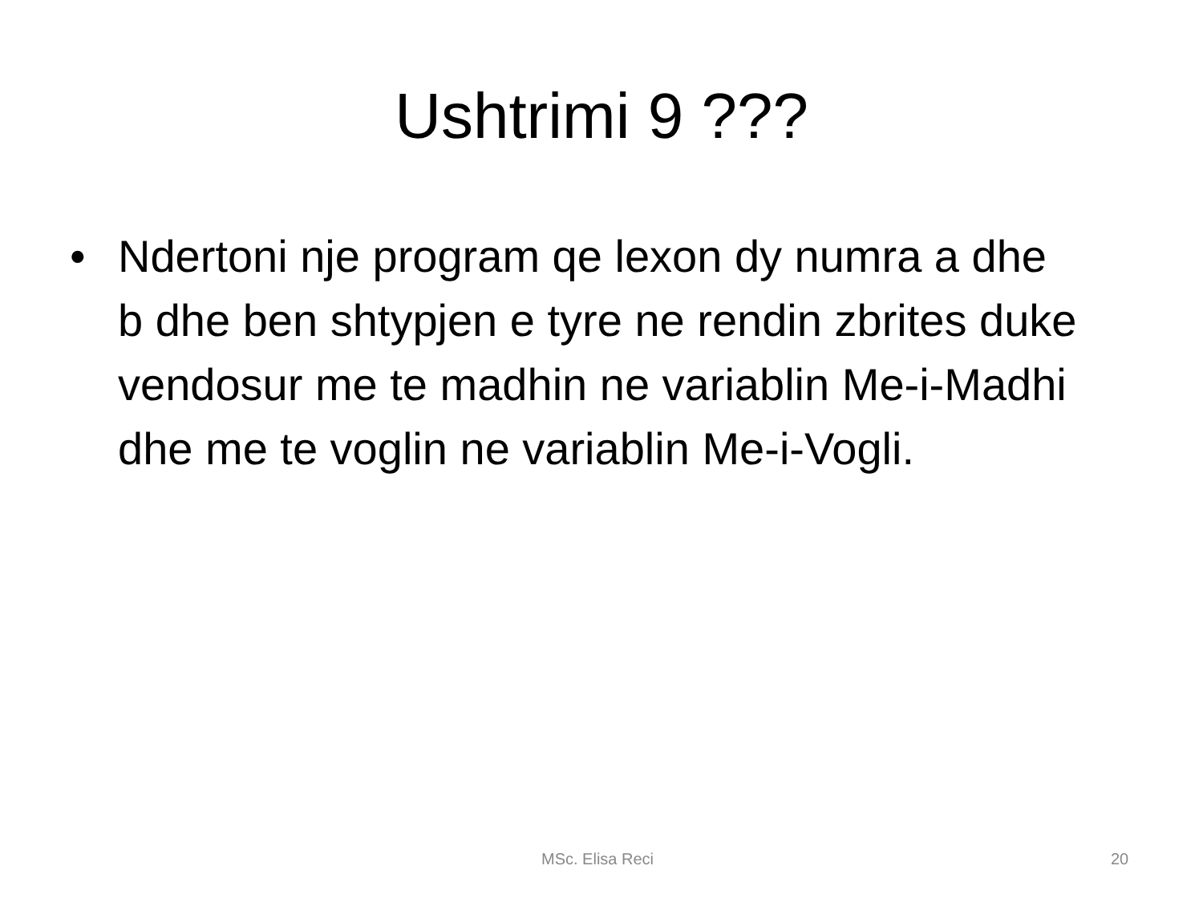Ushtrimi 9 ???
• Ndertoni nje program qe lexon dy numra a dhe b dhe ben shtypjen e tyre ne rendin zbrites duke vendosur me te madhin ne variablin Me-i-Madhi dhe me te voglin ne variablin Me-i-Vogli.
MSc. Elisa Reci 20